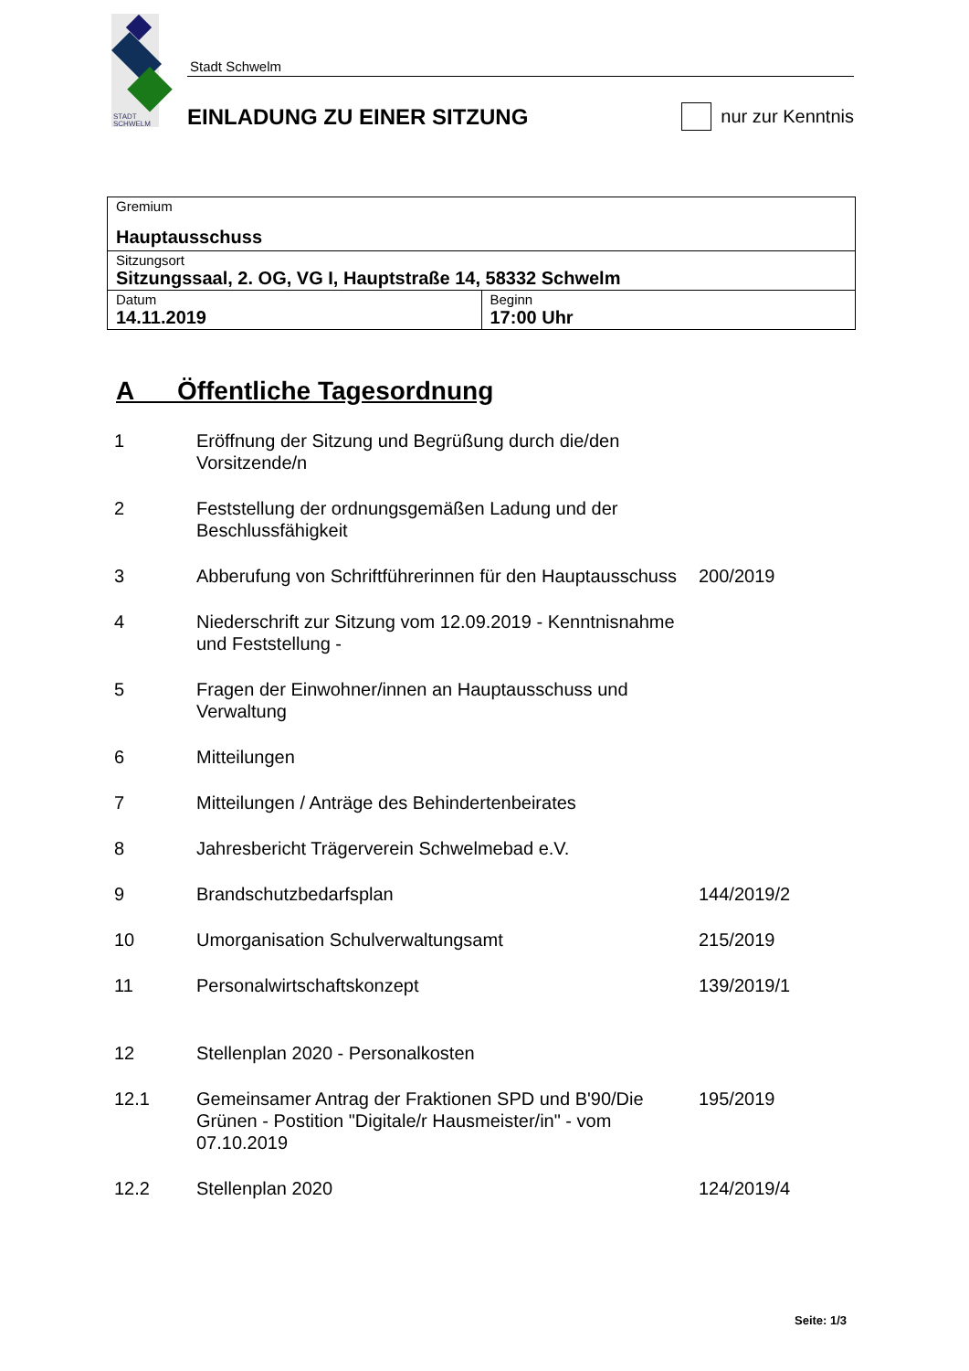STADT
SCHWELM
Stadt Schwelm
EINLADUNG ZU EINER SITZUNG
nur zur Kenntnis
| Gremium Hauptausschuss | |
| Sitzungsort Sitzungssaal, 2. OG, VG I, Hauptstraße 14, 58332 Schwelm | |
| Datum 14.11.2019 | Beginn 17:00 Uhr |
A Öffentliche Tagesordnung
| 1 | Eröffnung der Sitzung und Begrüßung durch die/den Vorsitzende/n | |
| 2 | Feststellung der ordnungsgemäßen Ladung und der Beschlussfähigkeit | |
| 3 | Abberufung von Schriftführerinnen für den Hauptausschuss | 200/2019 |
| 4 | Niederschrift zur Sitzung vom 12.09.2019 - Kenntnisnahme und Feststellung - | |
| 5 | Fragen der Einwohner/innen an Hauptausschuss und Verwaltung | |
| 6 | Mitteilungen | |
| 7 | Mitteilungen / Anträge des Behindertenbeirates | |
| 8 | Jahresbericht Trägerverein Schwelmebad e.V. | |
| 9 | Brandschutzbedarfsplan | 144/2019/2 |
| 10 | Umorganisation Schulverwaltungsamt | 215/2019 |
| 11 | Personalwirtschaftskonzept | 139/2019/1 |
| 12 | Stellenplan 2020 - Personalkosten | |
| 12.1 | Gemeinsamer Antrag der Fraktionen SPD und B'90/Die Grünen - Postition "Digitale/r Hausmeister/in" - vom 07.10.2019 | 195/2019 |
| 12.2 | Stellenplan 2020 | 124/2019/4 |
Seite: 1/3